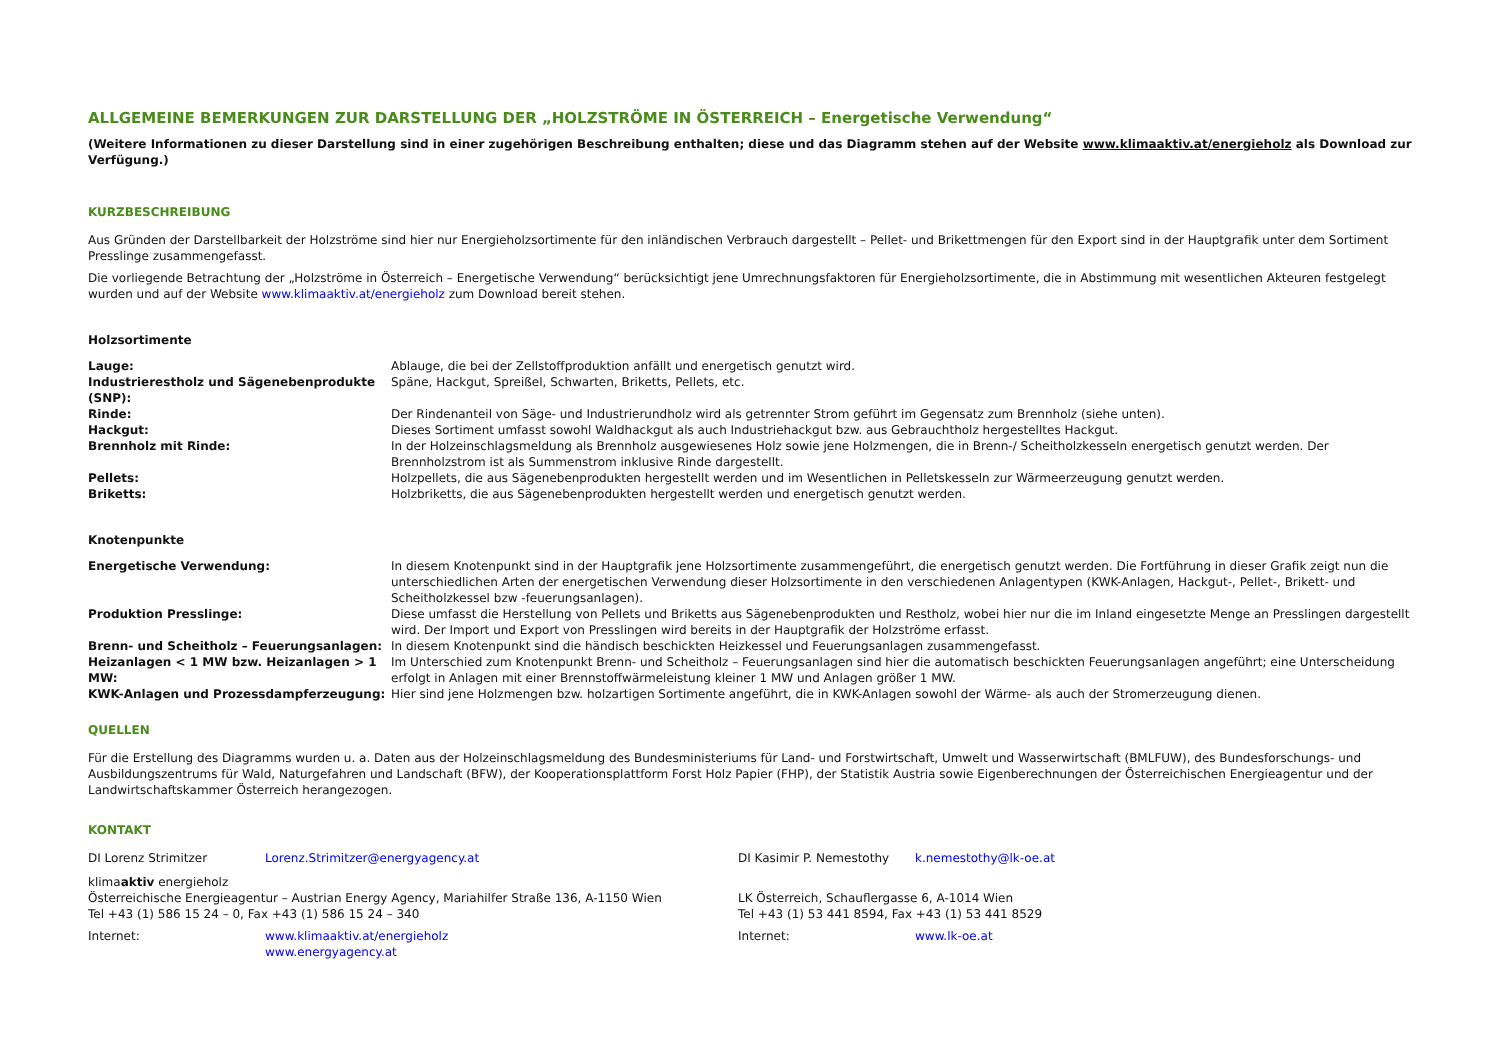ALLGEMEINE BEMERKUNGEN ZUR DARSTELLUNG DER „HOLZSTRÖME IN ÖSTERREICH – Energetische Verwendung“
(Weitere Informationen zu dieser Darstellung sind in einer zugehörigen Beschreibung enthalten; diese und das Diagramm stehen auf der Website www.klimaaktiv.at/energieholz als Download zur Verfügung.)
KURZBESCHREIBUNG
Aus Gründen der Darstellbarkeit der Holzströme sind hier nur Energieholzsortimente für den inländischen Verbrauch dargestellt – Pellet- und Brikettmengen für den Export sind in der Hauptgrafik unter dem Sortiment Presslinge zusammengefasst.
Die vorliegende Betrachtung der „Holzströme in Österreich – Energetische Verwendung“ berücksichtigt jene Umrechnungsfaktoren für Energieholzsortimente, die in Abstimmung mit wesentlichen Akteuren festgelegt wurden und auf der Website www.klimaaktiv.at/energieholz zum Download bereit stehen.
Holzsortimente
Lauge: Ablauge, die bei der Zellstoffproduktion anfällt und energetisch genutzt wird. Industrierestholz und Sägenebenprodukte (SNP): Späne, Hackgut, Spreißel, Schwarten, Briketts, Pellets, etc. Rinde: Der Rindenanteil von Säge- und Industrierundholz wird als getrennter Strom geführt im Gegensatz zum Brennholz (siehe unten). Hackgut: Dieses Sortiment umfasst sowohl Waldhackgut als auch Industriehackgut bzw. aus Gebrauchtholz hergestelltes Hackgut. Brennholz mit Rinde: In der Holzeinschlagsmeldung als Brennholz ausgewiesenes Holz sowie jene Holzmengen, die in Brenn-/ Scheitholzkesseln energetisch genutzt werden. Der Brennholzstrom ist als Summenstrom inklusive Rinde dargestellt. Pellets: Holzpellets, die aus Sägenebenprodukten hergestellt werden und im Wesentlichen in Pelletskesseln zur Wärmeerzeugung genutzt werden. Briketts: Holzbriketts, die aus Sägenebenprodukten hergestellt werden und energetisch genutzt werden.
Knotenpunkte
Energetische Verwendung: In diesem Knotenpunkt sind in der Hauptgrafik jene Holzsortimente zusammengeführt, die energetisch genutzt werden. Die Fortführung in dieser Grafik zeigt nun die unterschiedlichen Arten der energetischen Verwendung dieser Holzsortimente in den verschiedenen Anlagentypen (KWK-Anlagen, Hackgut-, Pellet-, Brikett- und Scheitholzkessel bzw -feuerungsanlagen). Produktion Presslinge: Diese umfasst die Herstellung von Pellets und Briketts aus Sägenebenprodukten und Restholz, wobei hier nur die im Inland eingesetzte Menge an Presslingen dargestellt wird. Der Import und Export von Presslingen wird bereits in der Hauptgrafik der Holzströme erfasst. Brenn- und Scheitholz – Feuerungsanlagen: In diesem Knotenpunkt sind die händisch beschickten Heizkessel und Feuerungsanlagen zusammengefasst. Heizanlagen < 1 MW bzw. Heizanlagen > 1 MW: Im Unterschied zum Knotenpunkt Brenn- und Scheitholz – Feuerungsanlagen sind hier die automatisch beschickten Feuerungsanlagen angeführt; eine Unterscheidung erfolgt in Anlagen mit einer Brennstoffwärmeleistung kleiner 1 MW und Anlagen größer 1 MW. KWK-Anlagen und Prozessdampferzeugung: Hier sind jene Holzmengen bzw. holzartigen Sortimente angeführt, die in KWK-Anlagen sowohl der Wärme- als auch der Stromerzeugung dienen.
QUELLEN
Für die Erstellung des Diagramms wurden u. a. Daten aus der Holzeinschlagsmeldung des Bundesministeriums für Land- und Forstwirtschaft, Umwelt und Wasserwirtschaft (BMLFUW), des Bundesforschungs- und Ausbildungszentrums für Wald, Naturgefahren und Landschaft (BFW), der Kooperationsplattform Forst Holz Papier (FHP), der Statistik Austria sowie Eigenberechnungen der Österreichischen Energieagentur und der Landwirtschaftskammer Österreich herangezogen.
KONTAKT
DI Lorenz Strimitzer Lorenz.Strimitzer@energyagency.at
klimaaktiv energieholz
Österreichische Energieagentur – Austrian Energy Agency, Mariahilfer Straße 136, A-1150 Wien
Tel +43 (1) 586 15 24 – 0, Fax +43 (1) 586 15 24 – 340
Internet: www.klimaaktiv.at/energieholz
www.energyagency.at
DI Kasimir P. Nemestothy k.nemestothy@lk-oe.at
LK Österreich, Schauflergasse 6, A-1014 Wien
Tel +43 (1) 53 441 8594, Fax +43 (1) 53 441 8529
Internet: www.lk-oe.at